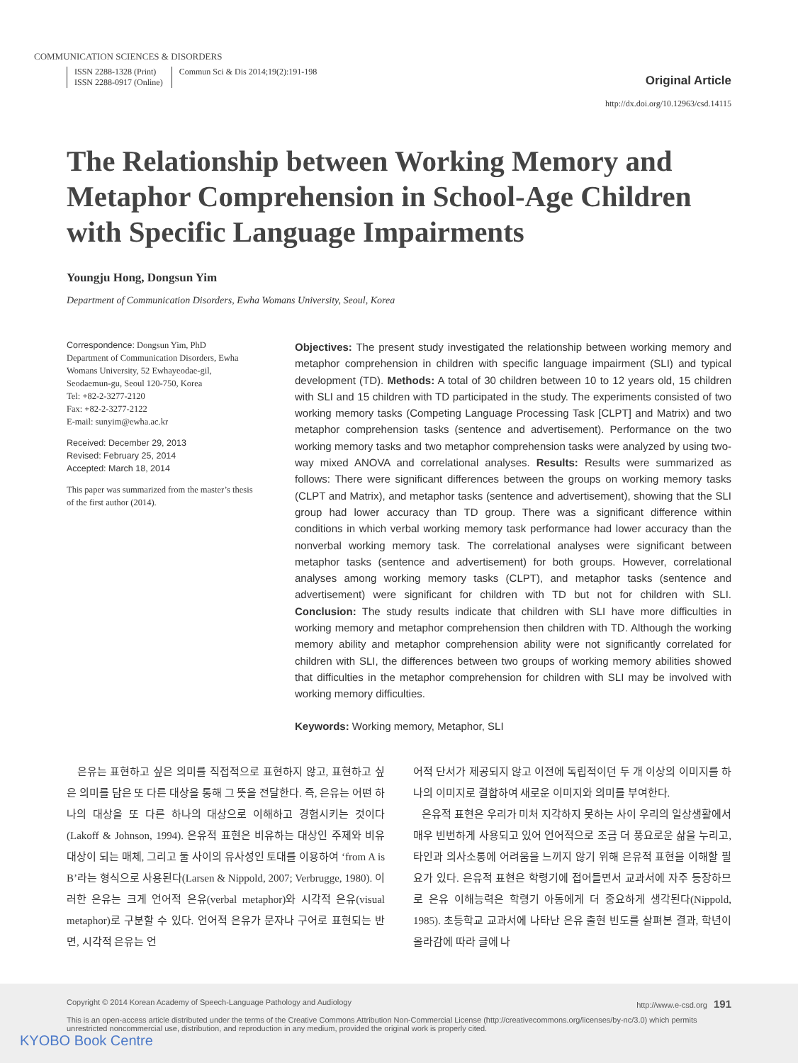COMMUNICATION SCIENCES & DISORDERS
ISSN 2288-1328 (Print)
ISSN 2288-0917 (Online)
Commun Sci & Dis 2014;19(2):191-198
Original Article
http://dx.doi.org/10.12963/csd.14115
The Relationship between Working Memory and Metaphor Comprehension in School-Age Children with Specific Language Impairments
Youngju Hong, Dongsun Yim
Department of Communication Disorders, Ewha Womans University, Seoul, Korea
Correspondence: Dongsun Yim, PhD
Department of Communication Disorders, Ewha Womans University, 52 Ewhayeodae-gil, Seodaemun-gu, Seoul 120-750, Korea
Tel: +82-2-3277-2120
Fax: +82-2-3277-2122
E-mail: sunyim@ewha.ac.kr
Received: December 29, 2013
Revised: February 25, 2014
Accepted: March 18, 2014
This paper was summarized from the master’s thesis of the first author (2014).
Objectives: The present study investigated the relationship between working memory and metaphor comprehension in children with specific language impairment (SLI) and typical development (TD). Methods: A total of 30 children between 10 to 12 years old, 15 children with SLI and 15 children with TD participated in the study. The experiments consisted of two working memory tasks (Competing Language Processing Task [CLPT] and Matrix) and two metaphor comprehension tasks (sentence and advertisement). Performance on the two working memory tasks and two metaphor comprehension tasks were analyzed by using two-way mixed ANOVA and correlational analyses. Results: Results were summarized as follows: There were significant differences between the groups on working memory tasks (CLPT and Matrix), and metaphor tasks (sentence and advertisement), showing that the SLI group had lower accuracy than TD group. There was a significant difference within conditions in which verbal working memory task performance had lower accuracy than the nonverbal working memory task. The correlational analyses were significant between metaphor tasks (sentence and advertisement) for both groups. However, correlational analyses among working memory tasks (CLPT), and metaphor tasks (sentence and advertisement) were significant for children with TD but not for children with SLI. Conclusion: The study results indicate that children with SLI have more difficulties in working memory and metaphor comprehension then children with TD. Although the working memory ability and metaphor comprehension ability were not significantly correlated for children with SLI, the differences between two groups of working memory abilities showed that difficulties in the metaphor comprehension for children with SLI may be involved with working memory difficulties.
Keywords: Working memory, Metaphor, SLI
은유는 표현하고 싶은 의미를 직접적으로 표현하지 않고, 표현하고 싶은 의미를 담은 또 다른 대상을 통해 그 뜻을 전달한다. 즉, 은유는 어떤 하나의 대상을 또 다른 하나의 대상으로 이해하고 경험시키는 것이다(Lakoff & Johnson, 1994). 은유적 표현은 비유하는 대상인 주제와 비유 대상이 되는 매체, 그리고 둘 사이의 유사성인 토대를 이용하여 ‘from A is B’라는 형식으로 사용된다(Larsen & Nippold, 2007; Verbrugge, 1980). 이러한 은유는 크게 언어적 은유(verbal metaphor)와 시각적 은유(visual metaphor)로 구분할 수 있다. 언어적 은유가 문자나 구어로 표현되는 반면, 시각적 은유는 언
어적 단서가 제공되지 않고 이전에 독립적이던 두 개 이상의 이미지를 하나의 이미지로 결합하여 새로운 이미지와 의미를 부여한다.
은유적 표현은 우리가 미처 지각하지 못하는 사이 우리의 일상생활에서 매우 빈번하게 사용되고 있어 언어적으로 조금 더 풍요로운 삶을 누리고, 타인과 의사소통에 어려움을 느끼지 않기 위해 은유적 표현을 이해할 필요가 있다. 은유적 표현은 학령기에 접어들면서 교과서에 자주 등장하므로 은유 이해능력은 학령기 아동에게 더 중요하게 생각된다(Nippold, 1985). 초등학교 교과서에 나타난 은유 출현 빈도를 살펴본 결과, 학년이 올라감에 따라 글에 나
Copyright © 2014 Korean Academy of Speech-Language Pathology and Audiology http://www.e-csd.org 191
This is an open-access article distributed under the terms of the Creative Commons Attribution Non-Commercial License (http://creativecommons.org/licenses/by-nc/3.0) which permits unrestricted noncommercial use, distribution, and reproduction in any medium, provided the original work is properly cited.
KYOBO Book Centre